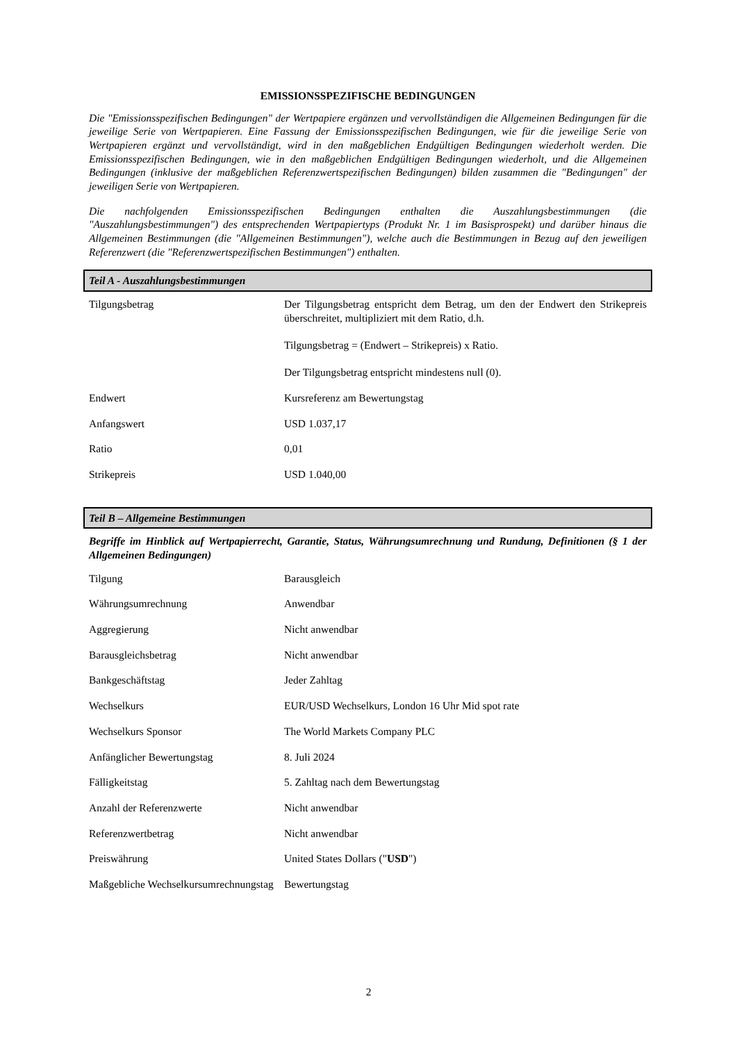EMISSIONSSPEZIFISCHE BEDINGUNGEN
Die "Emissionsspezifischen Bedingungen" der Wertpapiere ergänzen und vervollständigen die Allgemeinen Bedingungen für die jeweilige Serie von Wertpapieren. Eine Fassung der Emissionsspezifischen Bedingungen, wie für die jeweilige Serie von Wertpapieren ergänzt und vervollständigt, wird in den maßgeblichen Endgültigen Bedingungen wiederholt werden. Die Emissionsspezifischen Bedingungen, wie in den maßgeblichen Endgültigen Bedingungen wiederholt, und die Allgemeinen Bedingungen (inklusive der maßgeblichen Referenzwertspezifischen Bedingungen) bilden zusammen die "Bedingungen" der jeweiligen Serie von Wertpapieren.
Die nachfolgenden Emissionsspezifischen Bedingungen enthalten die Auszahlungsbestimmungen (die "Auszahlungsbestimmungen") des entsprechenden Wertpapiertyps (Produkt Nr. 1 im Basisprospekt) und darüber hinaus die Allgemeinen Bestimmungen (die "Allgemeinen Bestimmungen"), welche auch die Bestimmungen in Bezug auf den jeweiligen Referenzwert (die "Referenzwertspezifischen Bestimmungen") enthalten.
Teil A - Auszahlungsbestimmungen
| Tilgungsbetrag | Der Tilgungsbetrag entspricht dem Betrag, um den der Endwert den Strikepreis überschreitet, multipliziert mit dem Ratio, d.h. Tilgungsbetrag = (Endwert – Strikepreis) x Ratio. Der Tilgungsbetrag entspricht mindestens null (0). |
| Endwert | Kursreferenz am Bewertungstag |
| Anfangswert | USD 1.037,17 |
| Ratio | 0,01 |
| Strikepreis | USD 1.040,00 |
Teil B – Allgemeine Bestimmungen
Begriffe im Hinblick auf Wertpapierrecht, Garantie, Status, Währungsumrechnung und Rundung, Definitionen (§ 1 der Allgemeinen Bedingungen)
| Tilgung | Barausgleich |
| Währungsumrechnung | Anwendbar |
| Aggregierung | Nicht anwendbar |
| Barausgleichsbetrag | Nicht anwendbar |
| Bankgeschäftstag | Jeder Zahltag |
| Wechselkurs | EUR/USD Wechselkurs, London 16 Uhr Mid spot rate |
| Wechselkurs Sponsor | The World Markets Company PLC |
| Anfänglicher Bewertungstag | 8. Juli 2024 |
| Fälligkeitstag | 5. Zahltag nach dem Bewertungstag |
| Anzahl der Referenzwerte | Nicht anwendbar |
| Referenzwertbetrag | Nicht anwendbar |
| Preiswährung | United States Dollars (" USD ") |
| Maßgebliche Wechselkursumrechnungstag | Bewertungstag |
2